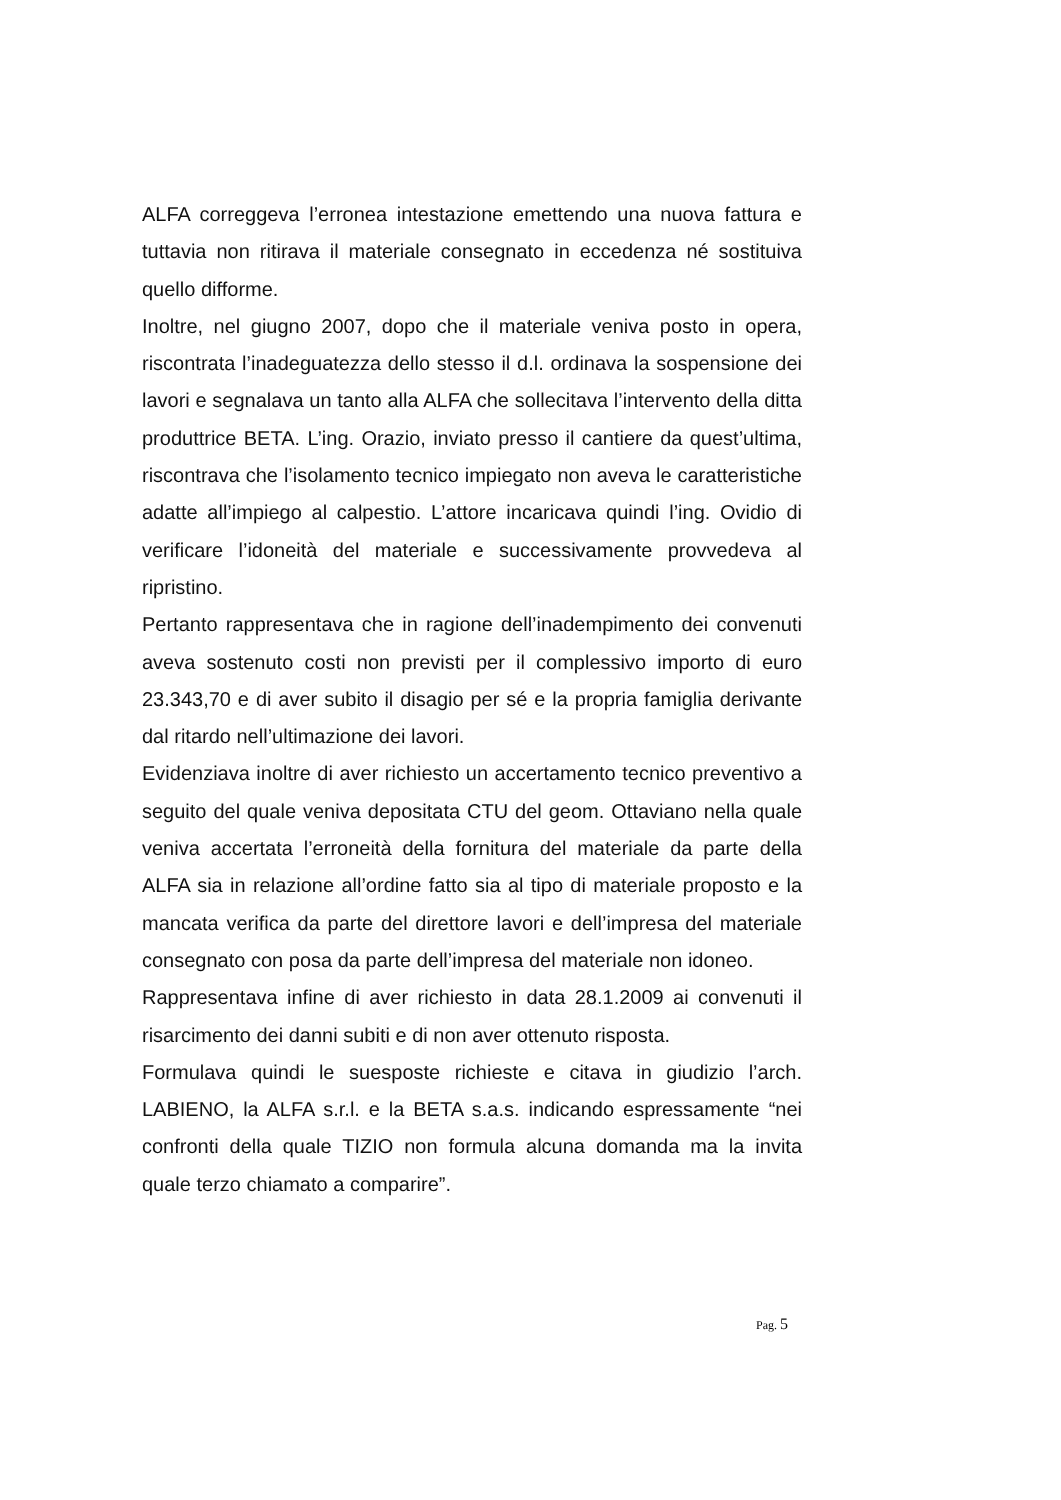ALFA correggeva l’erronea intestazione emettendo una nuova fattura e tuttavia non ritirava il materiale consegnato in eccedenza né sostituiva quello difforme.
Inoltre, nel giugno 2007, dopo che il materiale veniva posto in opera, riscontrata l’inadeguatezza dello stesso il d.l. ordinava la sospensione dei lavori e segnalava un tanto alla ALFA che sollecitava l’intervento della ditta produttrice BETA. L’ing. Orazio, inviato presso il cantiere da quest’ultima, riscontrava che l’isolamento tecnico impiegato non aveva le caratteristiche adatte all’impiego al calpestio. L’attore incaricava quindi l’ing. Ovidio di verificare l’idoneità del materiale e successivamente provvedeva al ripristino.
Pertanto rappresentava che in ragione dell’inadempimento dei convenuti aveva sostenuto costi non previsti per il complessivo importo di euro 23.343,70 e di aver subito il disagio per sé e la propria famiglia derivante dal ritardo nell’ultimazione dei lavori.
Evidenziava inoltre di aver richiesto un accertamento tecnico preventivo a seguito del quale veniva depositata CTU del geom. Ottaviano nella quale veniva accertata l’erroneità della fornitura del materiale da parte della ALFA sia in relazione all’ordine fatto sia al tipo di materiale proposto e la mancata verifica da parte del direttore lavori e dell’impresa del materiale consegnato con posa da parte dell’impresa del materiale non idoneo.
Rappresentava infine di aver richiesto in data 28.1.2009 ai convenuti il risarcimento dei danni subiti e di non aver ottenuto risposta.
Formulava quindi le suesposte richieste e citava in giudizio l’arch. LABIENO, la ALFA s.r.l. e la BETA s.a.s. indicando espressamente “nei confronti della quale TIZIO non formula alcuna domanda ma la invita quale terzo chiamato a comparire”.
Pag. 5